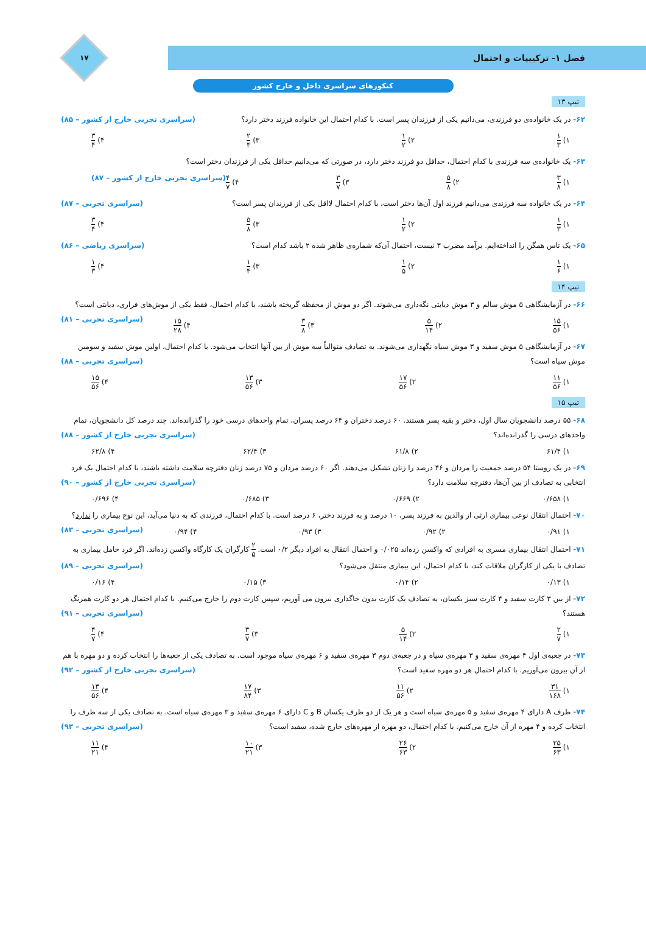۱۷
فصل ۱- ترکیبیات و احتمال
کنکورهای سراسری داخل و خارج کشور
تیپ ۱۳
۶۲- در یک خانواده‌ی دو فرزندی، می‌دانیم یکی از فرزندان پسر است. با کدام احتمال این خانواده فرزند دختر دارد؟ (سراسری تجربی خارج از کشور – ۸۵)
۱) ۱ ۳ ۲) ۱ ۲ ۳) ۲ ۳ ۴) ۳ ۴
۶۳- یک خانواده‌ی سه فرزندی با کدام احتمال، حداقل دو فرزند دختر دارد، در صورتی که می‌دانیم حداقل یکی از فرزندان دختر است؟
۱) ۳ ۸ ۲) ۵ ۸ ۳) ۳ ۷ ۴) ۴ ۷ (سراسری تجربی خارج از کشور – ۸۷)
۶۴- در یک خانواده سه فرزندی می‌دانیم فرزند اول آن‌ها دختر است، با کدام احتمال لااقل یکی از فرزندان پسر است؟ (سراسری تجربی – ۸۷)
۱) ۱ ۳ ۲) ۱ ۲ ۳) ۵ ۸ ۴) ۳ ۴
۶۵- یک تاس همگن را انداخته‌ایم. برآمد مضرب ۳ نیست، احتمال آن‌که شماره‌ی ظاهر شده ۲ باشد کدام است؟ (سراسری ریاضی – ۸۶)
۱) ۱ ۶ ۲) ۱ ۵ ۳) ۱ ۴ ۴) ۱ ۳
تیپ ۱۴
۶۶- در آزمایشگاهی ۵ موش سالم و ۳ موش دیابتی نگه‌داری می‌شوند. اگر دو موش از محفظه گریخته باشند، با کدام احتمال، فقط یکی از موش‌های فراری، دیابتی است؟ (سراسری تجربی – ۸۱)
۱) ۱۵ ۵۶ ۲) ۵ ۱۴ ۳) ۳ ۸ ۴) ۱۵ ۲۸
۶۷- در آزمایشگاهی ۵ موش سفید و ۳ موش سیاه نگهداری می‌شوند. به تصادف متوالیاً سه موش از بین آنها انتخاب می‌شود. با کدام احتمال، اولین موش سفید و سومین موش سیاه است؟ (سراسری تجربی – ۸۸)
۱) ۱۱ ۵۶ ۲) ۱۷ ۵۶ ۳) ۱۳ ۵۶ ۴) ۱۵ ۵۶
تیپ ۱۵
۶۸- ۵۵ درصد دانشجویان سال اول، دختر و بقیه پسر هستند. ۶۰ درصد دختران و ۶۴ درصد پسران، تمام واحدهای درسی خود را گذرانده‌اند. چند درصد کل دانشجویان، تمام واحدهای درسی را گذرانده‌اند؟ (سراسری تجربی خارج از کشور – ۸۸)
۱) ۶۱/۴ ۲) ۶۱/۸ ۳) ۶۲/۴ ۴) ۶۲/۸
۶۹- در یک روستا ۵۴ درصد جمعیت را مردان و ۴۶ درصد را زنان تشکیل می‌دهند. اگر ۶۰ درصد مردان و ۷۵ درصد زنان دفترچه سلامت داشته باشند، با کدام احتمال یک فرد انتخابی به تصادف از بین آن‌ها، دفترچه سلامت دارد؟ (سراسری تجربی خارج از کشور – ۹۰)
۱) ۰/۶۵۸ ۲) ۰/۶۶۹ ۳) ۰/۶۸۵ ۴) ۰/۶۹۶
۷۰- احتمال انتقال نوعی بیماری ارثی از والدین به فرزند پسر، ۱۰ درصد و به فرزند دختر، ۶ درصد است. با کدام احتمال، فرزندی که به دنیا می‌آید، این نوع بیماری را ندارد؟ (سراسری تجربی – ۸۳)
۱) ۰/۹۱ ۲) ۰/۹۲ ۳) ۰/۹۳ ۴) ۰/۹۴
۷۱- احتمال انتقال بیماری مسری به افرادی که واکسن زده‌اند ۰/۰۲۵ و احتمال انتقال به افراد دیگر ۰/۲ است. ۲ ۵ کارگران یک کارگاه واکسن زده‌اند. اگر فرد حامل بیماری به تصادف با یکی از کارگران ملاقات کند، با کدام احتمال، این بیماری منتقل می‌شود؟ (سراسری تجربی – ۸۹)
۱) ۰/۱۳ ۲) ۰/۱۴ ۳) ۰/۱۵ ۴) ۰/۱۶
۷۲- از بین ۳ کارت سفید و ۴ کارت سبز یکسان، به تصادف یک کارت بدون جاگذاری بیرون می آوریم، سپس کارت دوم را خارج می‌کنیم. با کدام احتمال هر دو کارت همرنگ هستند؟ (سراسری تجربی – ۹۱)
۱) ۲ ۷ ۲) ۵ ۱۴ ۳) ۳ ۷ ۴) ۴ ۷
۷۳- در جعبه‌ی اول ۴ مهره‌ی سفید و ۳ مهره‌ی سیاه و در جعبه‌ی دوم ۳ مهره‌ی سفید و ۶ مهره‌ی سیاه موجود است. به تصادف یکی از جعبه‌ها را انتخاب کرده و دو مهره با هم از آن بیرون می‌آوریم. با کدام احتمال هر دو مهره سفید است؟ (سراسری تجربی خارج از کشور – ۹۲)
۱) ۳۱ ۱۶۸ ۲) ۱۱ ۵۶ ۳) ۱۷ ۸۴ ۴) ۱۳ ۵۶
۷۴- ظرف A دارای ۴ مهره‌ی سفید و ۵ مهره‌ی سیاه است و هر یک از دو ظرف یکسان B و C دارای ۶ مهره‌ی سفید و ۳ مهره‌ی سیاه است. به تصادف یکی از سه ظرف را انتخاب کرده و ۴ مهره از آن خارج می‌کنیم. با کدام احتمال، دو مهره از مهره‌های خارج شده، سفید است؟ (سراسری تجربی – ۹۳)
۱) ۲۵ ۶۳ ۲) ۲۶ ۶۳ ۳) ۱۰ ۲۱ ۴) ۱۱ ۲۱